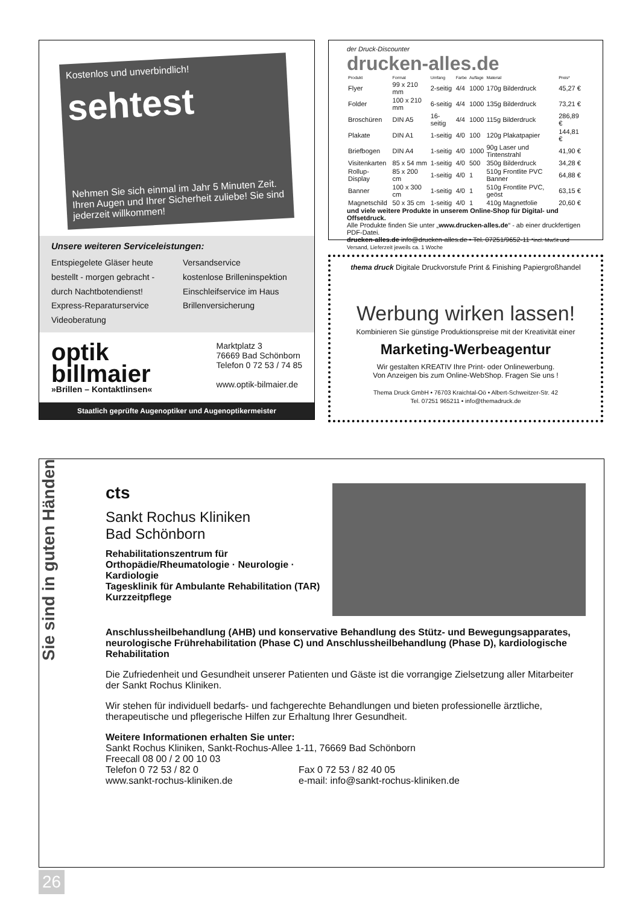Kostenlos und unverbindlich!
sehtest
Nehmen Sie sich einmal im Jahr 5 Minuten Zeit. Ihren Augen und Ihrer Sicherheit zuliebe! Sie sind jederzeit willkommen!
Unsere weiteren Serviceleistungen:
Entspiegelete Gläser heute bestellt - morgen gebracht - durch Nachtbotendienst!
Express-Reparaturservice
Videoberatung
Versandservice
kostenlose Brilleninspektion
Einschleifservice im Haus
Brillenversicherung
optik
billmaier
»Brillen – Kontaktlinsen«
Marktplatz 3
76669 Bad Schönborn
Telefon 0 72 53 / 74 85
www.optik-bilmaier.de
Staatlich geprüfte Augenoptiker und Augenoptikermeister
der Druck-Discounter
drucken-alles.de
| Produkt | Format | Umfang | Farbe | Auflage | Material | Preis* |
| --- | --- | --- | --- | --- | --- | --- |
| Flyer | 99 x 210 mm | 2-seitig | 4/4 | 1000 | 170g Bilderdruck | 45,27 € |
| Folder | 100 x 210 mm | 6-seitig | 4/4 | 1000 | 135g Bilderdruck | 73,21 € |
| Broschüren | DIN A5 | 16-seitig | 4/4 | 1000 | 115g Bilderdruck | 286,89 € |
| Plakate | DIN A1 | 1-seitig | 4/0 | 100 | 120g Plakatpapier | 144,81 € |
| Briefbogen | DIN A4 | 1-seitig | 4/0 | 1000 | 90g Laser und Tintenstrahl | 41,90 € |
| Visitenkarten | 85 x 54 mm | 1-seitig | 4/0 | 500 | 350g Bilderdruck | 34,28 € |
| Rollup-Display | 85 x 200 cm | 1-seitig | 4/0 | 1 | 510g Frontlite PVC Banner | 64,88 € |
| Banner | 100 x 300 cm | 1-seitig | 4/0 | 1 | 510g Frontlite PVC, geöst | 63,15 € |
| Magnetschild | 50 x 35 cm | 1-seitig | 4/0 | 1 | 410g Magnetfolie | 20,60 € |
und viele weitere Produkte in unserem Online-Shop für Digital- und Offsetdruck.
Alle Produkte finden Sie unter „www.drucken-alles.de“ - ab einer druckfertigen PDF-Datei.
drucken-alles.de info@drucken-alles.de • Tel. 07251/9652-11 *incl. MwSt und Versand, Lieferzeit jeweils ca. 1 Woche
thema druck Digitale Druckvorstufe Print & Finishing Papiergroßhandel
Werbung wirken lassen!
Kombinieren Sie günstige Produktionspreise mit der Kreativität einer
Marketing-Werbeagentur
Wir gestalten KREATIV Ihre Print- oder Onlinewerbung.
Von Anzeigen bis zum Online-WebShop. Fragen Sie uns !
Thema Druck GmbH • 76703 Kraichtal-Oö • Albert-Schweitzer-Str. 42
Tel. 07251 965211 • info@themadruck.de
Sie sind in guten Händen
cts
Sankt Rochus Kliniken
Bad Schönborn
Rehabilitationszentrum für
Orthopädie/Rheumatologie · Neurologie · Kardiologie
Tagesklinik für Ambulante Rehabilitation (TAR)
Kurzzeitpflege
Anschlussheilbehandlung (AHB) und konservative Behandlung des Stütz- und Bewegungsapparates, neurologische Frührehabilitation (Phase C) und Anschlussheilbehandlung (Phase D), kardiologische Rehabilitation
Die Zufriedenheit und Gesundheit unserer Patienten und Gäste ist die vorrangige Zielsetzung aller Mitarbeiter der Sankt Rochus Kliniken.
Wir stehen für individuell bedarfs- und fachgerechte Behandlungen und bieten professionelle ärztliche, therapeutische und pflegerische Hilfen zur Erhaltung Ihrer Gesundheit.
Weitere Informationen erhalten Sie unter:
Sankt Rochus Kliniken, Sankt-Rochus-Allee 1-11, 76669 Bad Schönborn
Freecall 08 00 / 2 00 10 03
Telefon 0 72 53 / 82 0
www.sankt-rochus-kliniken.de
Fax 0 72 53 / 82 40 05
e-mail: info@sankt-rochus-kliniken.de
26